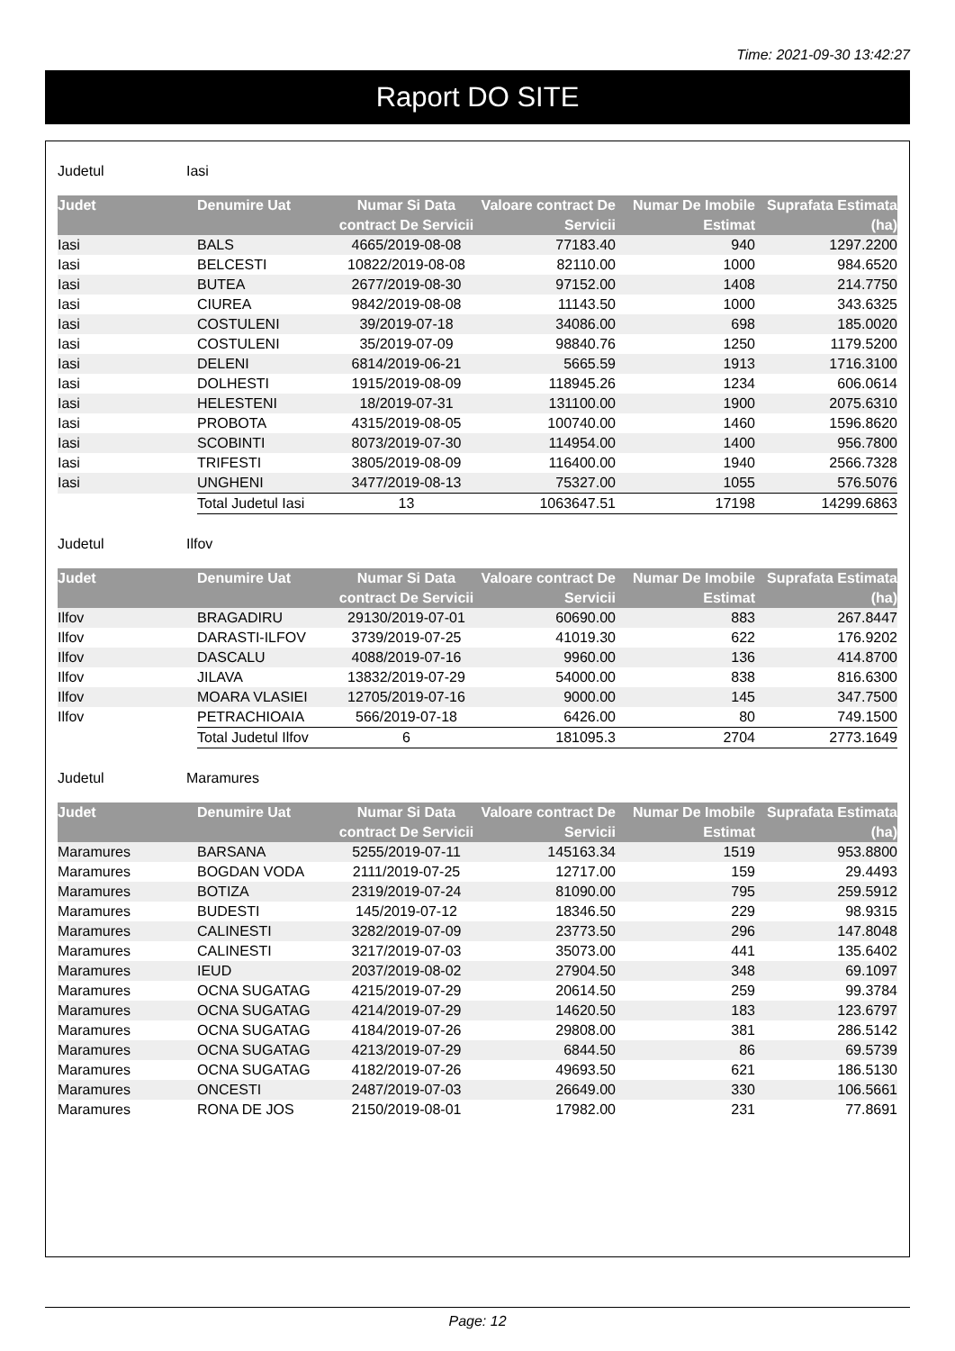Time: 2021-09-30 13:42:27
Raport DO SITE
Judetul Iasi
| Judet | Denumire Uat | Numar Si Data contract De Servicii | Valoare contract De Servicii | Numar De Imobile Estimat | Suprafata Estimata (ha) |
| --- | --- | --- | --- | --- | --- |
| Iasi | BALS | 4665/2019-08-08 | 77183.40 | 940 | 1297.2200 |
| Iasi | BELCESTI | 10822/2019-08-08 | 82110.00 | 1000 | 984.6520 |
| Iasi | BUTEA | 2677/2019-08-30 | 97152.00 | 1408 | 214.7750 |
| Iasi | CIUREA | 9842/2019-08-08 | 11143.50 | 1000 | 343.6325 |
| Iasi | COSTULENI | 39/2019-07-18 | 34086.00 | 698 | 185.0020 |
| Iasi | COSTULENI | 35/2019-07-09 | 98840.76 | 1250 | 1179.5200 |
| Iasi | DELENI | 6814/2019-06-21 | 5665.59 | 1913 | 1716.3100 |
| Iasi | DOLHESTI | 1915/2019-08-09 | 118945.26 | 1234 | 606.0614 |
| Iasi | HELESTENI | 18/2019-07-31 | 131100.00 | 1900 | 2075.6310 |
| Iasi | PROBOTA | 4315/2019-08-05 | 100740.00 | 1460 | 1596.8620 |
| Iasi | SCOBINTI | 8073/2019-07-30 | 114954.00 | 1400 | 956.7800 |
| Iasi | TRIFESTI | 3805/2019-08-09 | 116400.00 | 1940 | 2566.7328 |
| Iasi | UNGHENI | 3477/2019-08-13 | 75327.00 | 1055 | 576.5076 |
| | Total Judetul Iasi | 13 | 1063647.51 | 17198 | 14299.6863 |
Judetul Ilfov
| Judet | Denumire Uat | Numar Si Data contract De Servicii | Valoare contract De Servicii | Numar De Imobile Estimat | Suprafata Estimata (ha) |
| --- | --- | --- | --- | --- | --- |
| Ilfov | BRAGADIRU | 29130/2019-07-01 | 60690.00 | 883 | 267.8447 |
| Ilfov | DARASTI-ILFOV | 3739/2019-07-25 | 41019.30 | 622 | 176.9202 |
| Ilfov | DASCALU | 4088/2019-07-16 | 9960.00 | 136 | 414.8700 |
| Ilfov | JILAVA | 13832/2019-07-29 | 54000.00 | 838 | 816.6300 |
| Ilfov | MOARA VLASIEI | 12705/2019-07-16 | 9000.00 | 145 | 347.7500 |
| Ilfov | PETRACHIOAIA | 566/2019-07-18 | 6426.00 | 80 | 749.1500 |
| | Total Judetul Ilfov | 6 | 181095.3 | 2704 | 2773.1649 |
Judetul Maramures
| Judet | Denumire Uat | Numar Si Data contract De Servicii | Valoare contract De Servicii | Numar De Imobile Estimat | Suprafata Estimata (ha) |
| --- | --- | --- | --- | --- | --- |
| Maramures | BARSANA | 5255/2019-07-11 | 145163.34 | 1519 | 953.8800 |
| Maramures | BOGDAN VODA | 2111/2019-07-25 | 12717.00 | 159 | 29.4493 |
| Maramures | BOTIZA | 2319/2019-07-24 | 81090.00 | 795 | 259.5912 |
| Maramures | BUDESTI | 145/2019-07-12 | 18346.50 | 229 | 98.9315 |
| Maramures | CALINESTI | 3282/2019-07-09 | 23773.50 | 296 | 147.8048 |
| Maramures | CALINESTI | 3217/2019-07-03 | 35073.00 | 441 | 135.6402 |
| Maramures | IEUD | 2037/2019-08-02 | 27904.50 | 348 | 69.1097 |
| Maramures | OCNA SUGATAG | 4215/2019-07-29 | 20614.50 | 259 | 99.3784 |
| Maramures | OCNA SUGATAG | 4214/2019-07-29 | 14620.50 | 183 | 123.6797 |
| Maramures | OCNA SUGATAG | 4184/2019-07-26 | 29808.00 | 381 | 286.5142 |
| Maramures | OCNA SUGATAG | 4213/2019-07-29 | 6844.50 | 86 | 69.5739 |
| Maramures | OCNA SUGATAG | 4182/2019-07-26 | 49693.50 | 621 | 186.5130 |
| Maramures | ONCESTI | 2487/2019-07-03 | 26649.00 | 330 | 106.5661 |
| Maramures | RONA DE JOS | 2150/2019-08-01 | 17982.00 | 231 | 77.8691 |
Page: 12